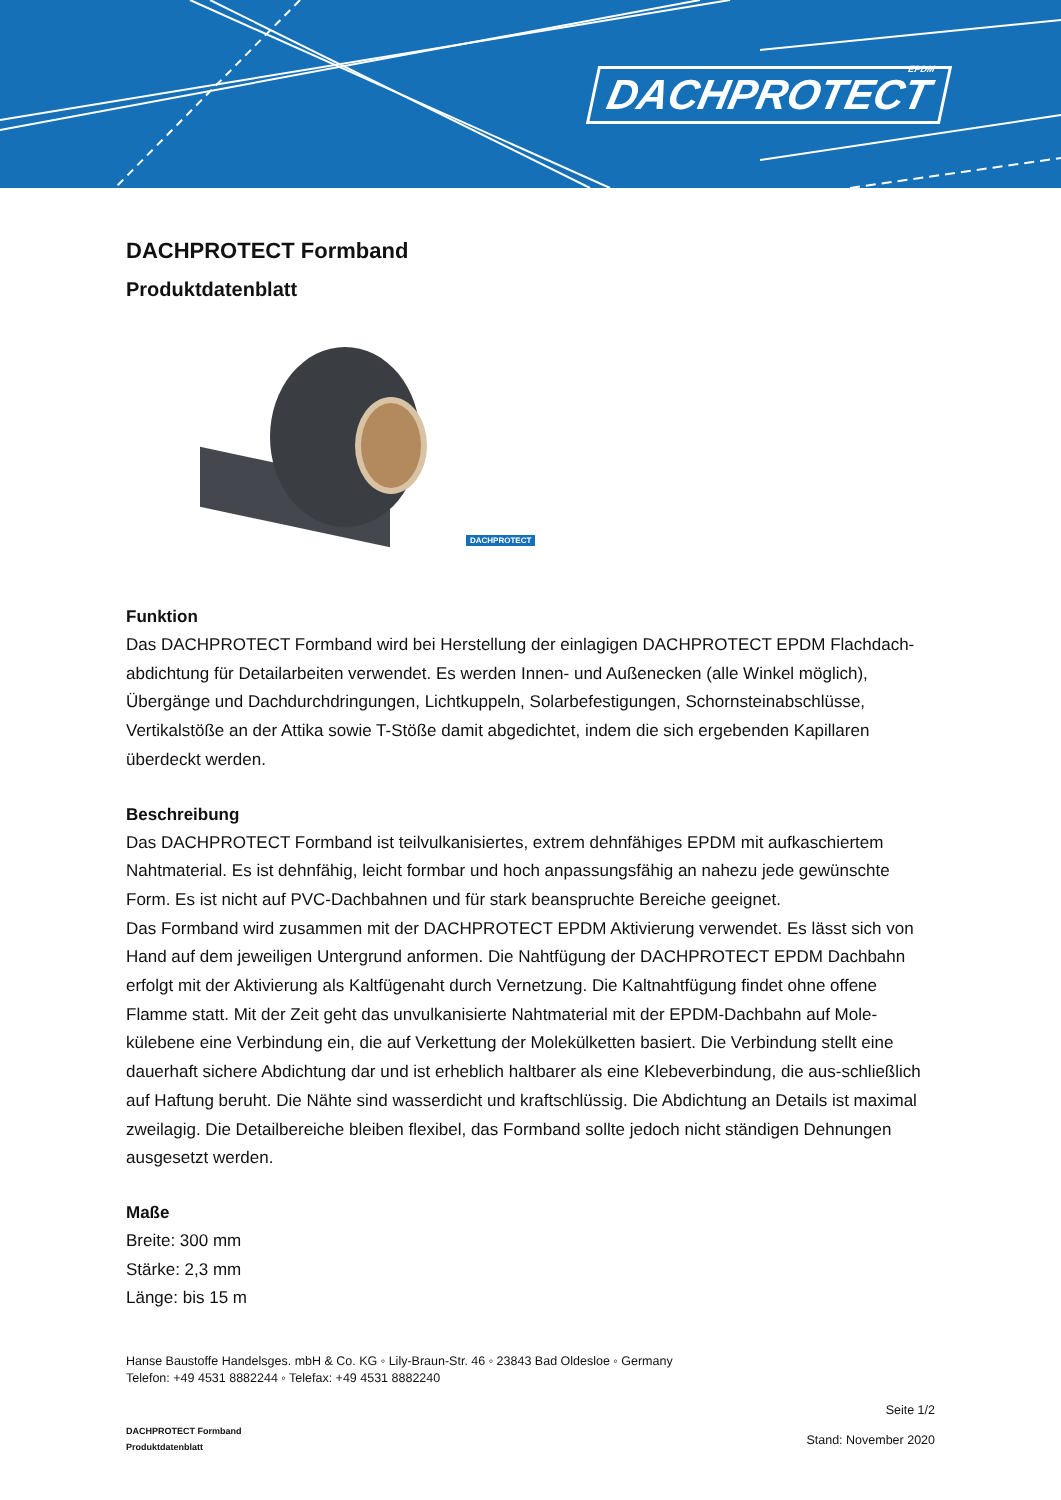DACHPROTECT
EPDM
DACHPROTECT Formband
Produktdatenblatt
DACHPROTECT
Funktion
Das DACHPROTECT Formband wird bei Herstellung der einlagigen DACHPROTECT EPDM Flachdach-abdichtung für Detailarbeiten verwendet. Es werden Innen- und Außenecken (alle Winkel möglich), Übergänge und Dachdurchdringungen, Lichtkuppeln, Solarbefestigungen, Schornsteinabschlüsse, Vertikalstöße an der Attika sowie T-Stöße damit abgedichtet, indem die sich ergebenden Kapillaren überdeckt werden.
Beschreibung
Das DACHPROTECT Formband ist teilvulkanisiertes, extrem dehnfähiges EPDM mit aufkaschiertem Nahtmaterial. Es ist dehnfähig, leicht formbar und hoch anpassungsfähig an nahezu jede gewünschte Form. Es ist nicht auf PVC-Dachbahnen und für stark beanspruchte Bereiche geeignet.
Das Formband wird zusammen mit der DACHPROTECT EPDM Aktivierung verwendet. Es lässt sich von Hand auf dem jeweiligen Untergrund anformen. Die Nahtfügung der DACHPROTECT EPDM Dachbahn erfolgt mit der Aktivierung als Kaltfügenaht durch Vernetzung. Die Kaltnahtfügung findet ohne offene Flamme statt. Mit der Zeit geht das unvulkanisierte Nahtmaterial mit der EPDM-Dachbahn auf Mole-külebene eine Verbindung ein, die auf Verkettung der Molekülketten basiert. Die Verbindung stellt eine dauerhaft sichere Abdichtung dar und ist erheblich haltbarer als eine Klebeverbindung, die aus-schließlich auf Haftung beruht. Die Nähte sind wasserdicht und kraftschlüssig. Die Abdichtung an Details ist maximal zweilagig. Die Detailbereiche bleiben flexibel, das Formband sollte jedoch nicht ständigen Dehnungen ausgesetzt werden.
Maße
Breite: 300 mm
Stärke: 2,3 mm
Länge: bis 15 m
Hanse Baustoffe Handelsges. mbH & Co. KG ◦ Lily-Braun-Str. 46 ◦ 23843 Bad Oldesloe ◦ Germany
Telefon: +49 4531 8882244 ◦ Telefax: +49 4531 8882240
DACHPROTECT Formband
Produktdatenblatt
Seite 1/2
Stand: November 2020